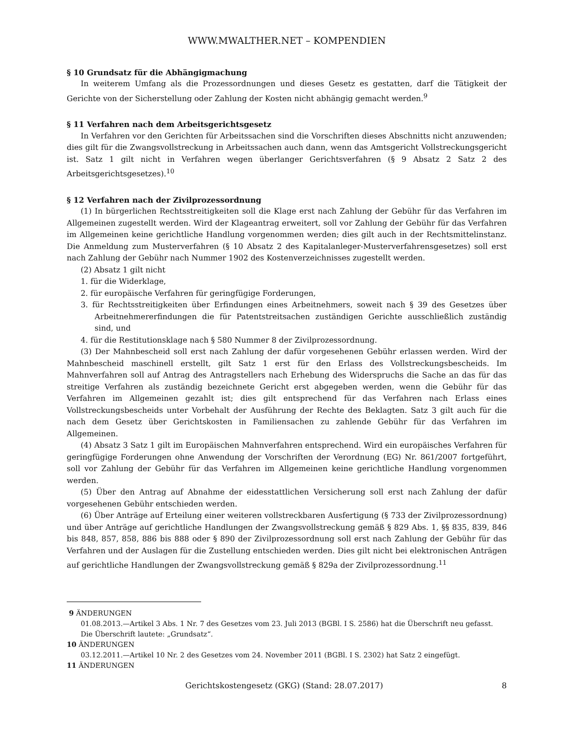WWW.MWALTHER.NET – KOMPENDIEN
§ 10 Grundsatz für die Abhängigmachung
In weiterem Umfang als die Prozessordnungen und dieses Gesetz es gestatten, darf die Tätigkeit der Gerichte von der Sicherstellung oder Zahlung der Kosten nicht abhängig gemacht werden.<sup>9</sup>
§ 11 Verfahren nach dem Arbeitsgerichtsgesetz
In Verfahren vor den Gerichten für Arbeitssachen sind die Vorschriften dieses Abschnitts nicht anzuwenden; dies gilt für die Zwangsvollstreckung in Arbeitssachen auch dann, wenn das Amtsgericht Vollstreckungsgericht ist. Satz 1 gilt nicht in Verfahren wegen überlanger Gerichtsverfahren (§ 9 Absatz 2 Satz 2 des Arbeitsgerichtsgesetzes).<sup>10</sup>
§ 12 Verfahren nach der Zivilprozessordnung
(1) In bürgerlichen Rechtsstreitigkeiten soll die Klage erst nach Zahlung der Gebühr für das Verfahren im Allgemeinen zugestellt werden. Wird der Klageantrag erweitert, soll vor Zahlung der Gebühr für das Verfahren im Allgemeinen keine gerichtliche Handlung vorgenommen werden; dies gilt auch in der Rechtsmittelinstanz. Die Anmeldung zum Musterverfahren (§ 10 Absatz 2 des Kapitalanleger-Musterverfahrensgesetzes) soll erst nach Zahlung der Gebühr nach Nummer 1902 des Kostenverzeichnisses zugestellt werden.
(2) Absatz 1 gilt nicht
1. für die Widerklage,
2. für europäische Verfahren für geringfügige Forderungen,
3. für Rechtsstreitigkeiten über Erfindungen eines Arbeitnehmers, soweit nach § 39 des Gesetzes über Arbeitnehmererfindungen die für Patentstreitsachen zuständigen Gerichte ausschließlich zuständig sind, und
4. für die Restitutionsklage nach § 580 Nummer 8 der Zivilprozessordnung.
(3) Der Mahnbescheid soll erst nach Zahlung der dafür vorgesehenen Gebühr erlassen werden. Wird der Mahnbescheid maschinell erstellt, gilt Satz 1 erst für den Erlass des Vollstreckungsbescheids. Im Mahnverfahren soll auf Antrag des Antragstellers nach Erhebung des Widerspruchs die Sache an das für das streitige Verfahren als zuständig bezeichnete Gericht erst abgegeben werden, wenn die Gebühr für das Verfahren im Allgemeinen gezahlt ist; dies gilt entsprechend für das Verfahren nach Erlass eines Vollstreckungsbescheids unter Vorbehalt der Ausführung der Rechte des Beklagten. Satz 3 gilt auch für die nach dem Gesetz über Gerichtskosten in Familiensachen zu zahlende Gebühr für das Verfahren im Allgemeinen.
(4) Absatz 3 Satz 1 gilt im Europäischen Mahnverfahren entsprechend. Wird ein europäisches Verfahren für geringfügige Forderungen ohne Anwendung der Vorschriften der Verordnung (EG) Nr. 861/2007 fortgeführt, soll vor Zahlung der Gebühr für das Verfahren im Allgemeinen keine gerichtliche Handlung vorgenommen werden.
(5) Über den Antrag auf Abnahme der eidesstattlichen Versicherung soll erst nach Zahlung der dafür vorgesehenen Gebühr entschieden werden.
(6) Über Anträge auf Erteilung einer weiteren vollstreckbaren Ausfertigung (§ 733 der Zivilprozessordnung) und über Anträge auf gerichtliche Handlungen der Zwangsvollstreckung gemäß § 829 Abs. 1, §§ 835, 839, 846 bis 848, 857, 858, 886 bis 888 oder § 890 der Zivilprozessordnung soll erst nach Zahlung der Gebühr für das Verfahren und der Auslagen für die Zustellung entschieden werden. Dies gilt nicht bei elektronischen Anträgen auf gerichtliche Handlungen der Zwangsvollstreckung gemäß § 829a der Zivilprozessordnung.<sup>11</sup>
9 ÄNDERUNGEN
01.08.2013.—Artikel 3 Abs. 1 Nr. 7 des Gesetzes vom 23. Juli 2013 (BGBl. I S. 2586) hat die Überschrift neu gefasst. Die Überschrift lautete: „Grundsatz“.
10 ÄNDERUNGEN
03.12.2011.—Artikel 10 Nr. 2 des Gesetzes vom 24. November 2011 (BGBl. I S. 2302) hat Satz 2 eingefügt.
11 ÄNDERUNGEN
Gerichtskostengesetz (GKG) (Stand: 28.07.2017) 8